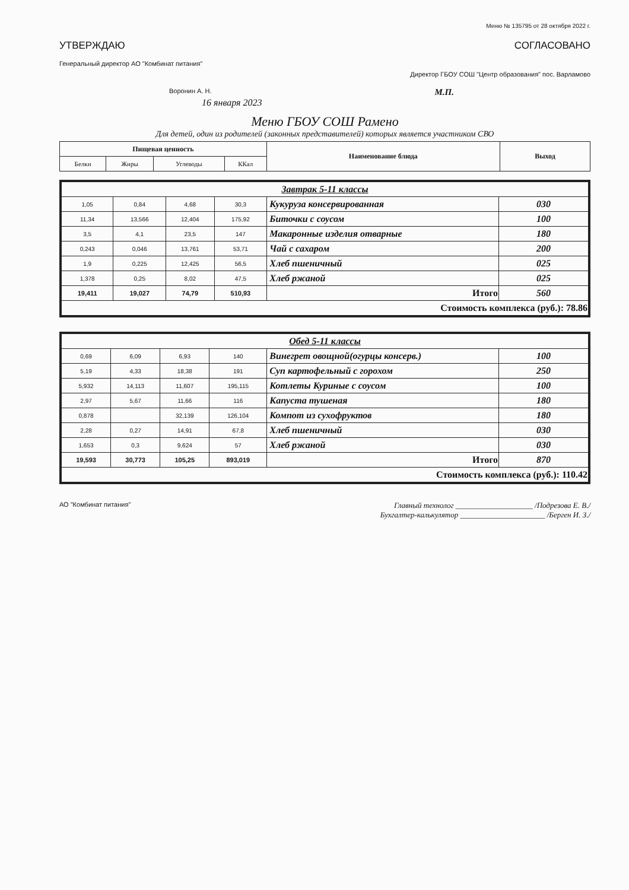Меню № 135795 от 28 октября 2022 г.
УТВЕРЖДАЮ СОГЛАСОВАНО
Генеральный директор АО "Комбинат питания"
Директор ГБОУ СОШ "Центр образования" пос. Варламово
Воронин А. Н. М.П.
16 января 2023
Меню ГБОУ СОШ Рамено
Для детей, один из родителей (законных представителей) которых является участником СВО
| Пищевая ценность | | | | Наименование блюда | Выход |
| --- | --- | --- | --- | --- | --- |
| Белки | Жиры | Углеводы | ККал | | |
| Завтрак 5-11 классы | | | | | |
| 1,05 | 0,84 | 4,68 | 30,3 | Кукуруза консервированная | 030 |
| 11,34 | 13,566 | 12,404 | 175,92 | Биточки с соусом | 100 |
| 3,5 | 4,1 | 23,5 | 147 | Макаронные изделия отварные | 180 |
| 0,243 | 0,046 | 13,761 | 53,71 | Чай с сахаром | 200 |
| 1,9 | 0,225 | 12,425 | 56,5 | Хлеб пшеничный | 025 |
| 1,378 | 0,25 | 8,02 | 47,5 | Хлеб ржаной | 025 |
| 19,411 | 19,027 | 74,79 | 510,93 | Итого | 560 |
| Стоимость комплекса (руб.): 78.86 | | | | | |
| Обед 5-11 классы | | | | | |
| 0,69 | 6,09 | 6,93 | 140 | Винегрет овощной(огурцы консерв.) | 100 |
| 5,19 | 4,33 | 18,38 | 191 | Суп картофельный с горохом | 250 |
| 5,932 | 14,113 | 11,607 | 195,115 | Котлеты Куриные с соусом | 100 |
| 2,97 | 5,67 | 11,66 | 116 | Капуста тушеная | 180 |
| 0,878 | | 32,139 | 126,104 | Компот из сухофруктов | 180 |
| 2,28 | 0,27 | 14,91 | 67,8 | Хлеб пшеничный | 030 |
| 1,653 | 0,3 | 9,624 | 57 | Хлеб ржаной | 030 |
| 19,593 | 30,773 | 105,25 | 893,019 | Итого | 870 |
| Стоимость комплекса (руб.): 110.42 | | | | | |
АО "Комбинат питания" Главный технолог ____________________ /Подрезова Е. В./
Бухгалтер-калькулятор ______________________ /Берген И. З./